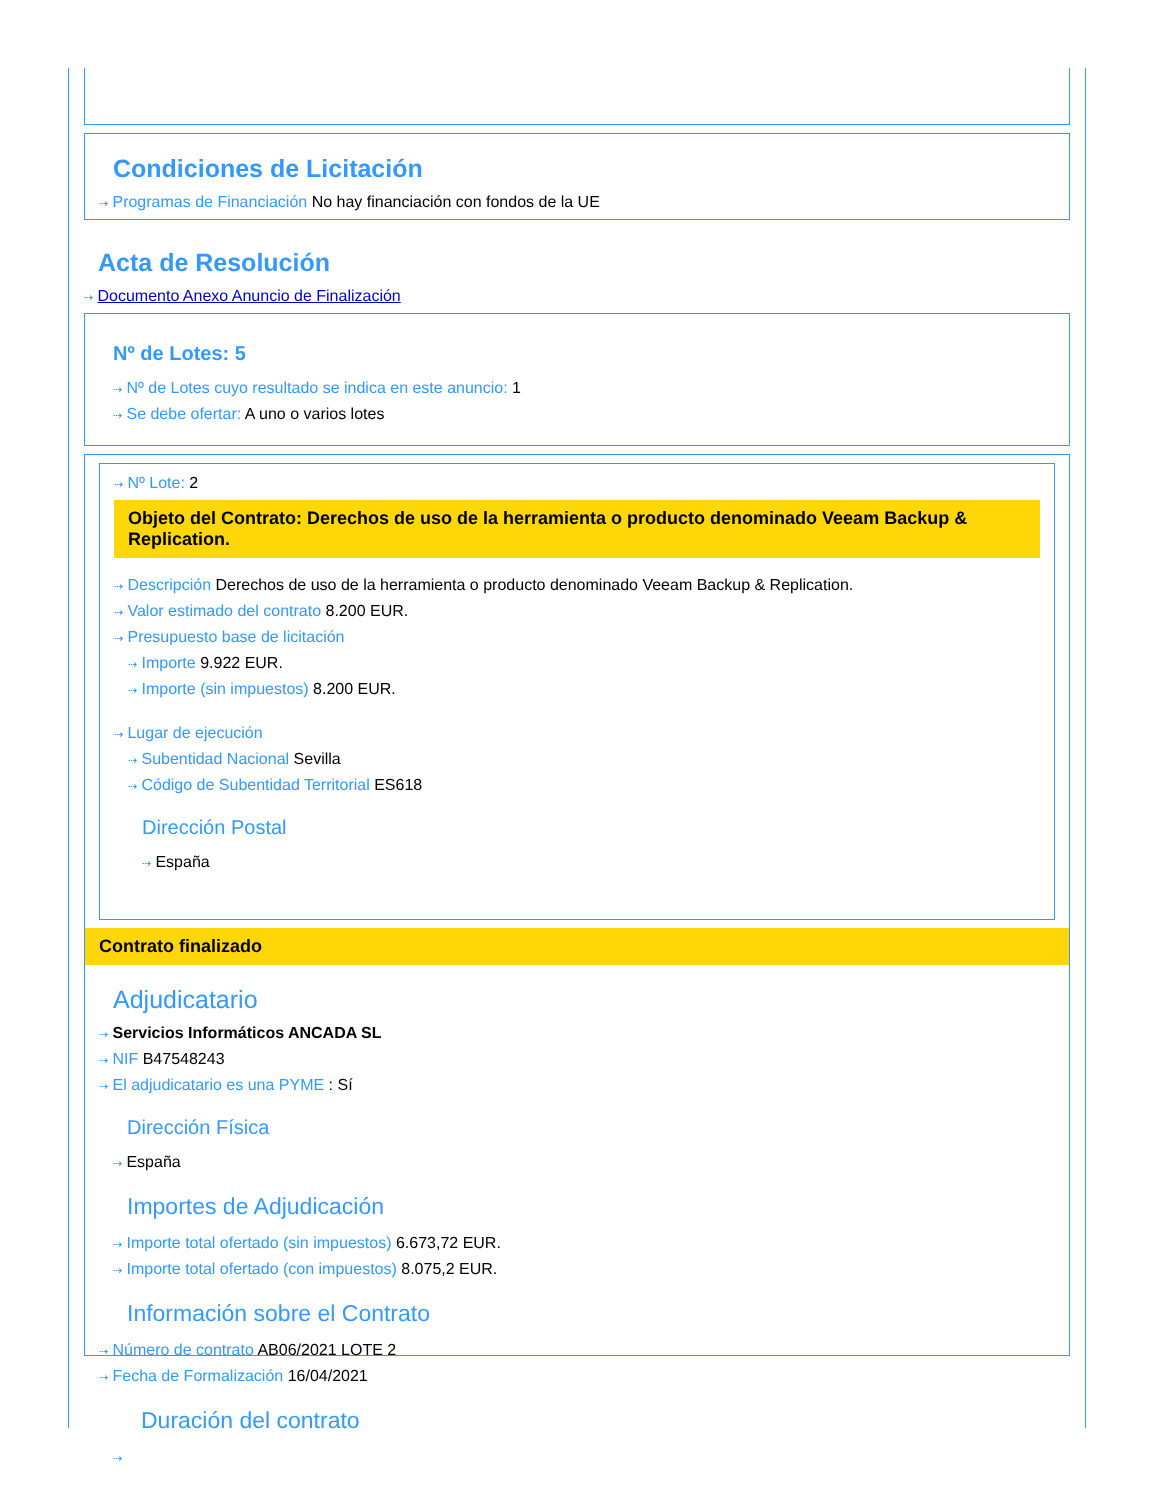Condiciones de Licitación
⇢ Programas de Financiación No hay financiación con fondos de la UE
Acta de Resolución
⇢ Documento Anexo Anuncio de Finalización
Nº de Lotes: 5
⇢ Nº de Lotes cuyo resultado se indica en este anuncio: 1
⇢ Se debe ofertar: A uno o varios lotes
⇢ Nº Lote: 2
Objeto del Contrato: Derechos de uso de la herramienta o producto denominado Veeam Backup & Replication.
⇢ Descripción Derechos de uso de la herramienta o producto denominado Veeam Backup & Replication.
⇢ Valor estimado del contrato 8.200 EUR.
⇢ Presupuesto base de licitación
⇢ Importe 9.922 EUR.
⇢ Importe (sin impuestos) 8.200 EUR.
⇢ Lugar de ejecución
⇢ Subentidad Nacional Sevilla
⇢ Código de Subentidad Territorial ES618
Dirección Postal
⇢ España
Contrato finalizado
Adjudicatario
⇢ Servicios Informáticos ANCADA SL
⇢ NIF B47548243
⇢ El adjudicatario es una PYME : Sí
Dirección Física
⇢ España
Importes de Adjudicación
⇢ Importe total ofertado (sin impuestos) 6.673,72 EUR.
⇢ Importe total ofertado (con impuestos) 8.075,2 EUR.
Información sobre el Contrato
⇢ Número de contrato AB06/2021 LOTE 2
⇢ Fecha de Formalización 16/04/2021
Duración del contrato
⇢